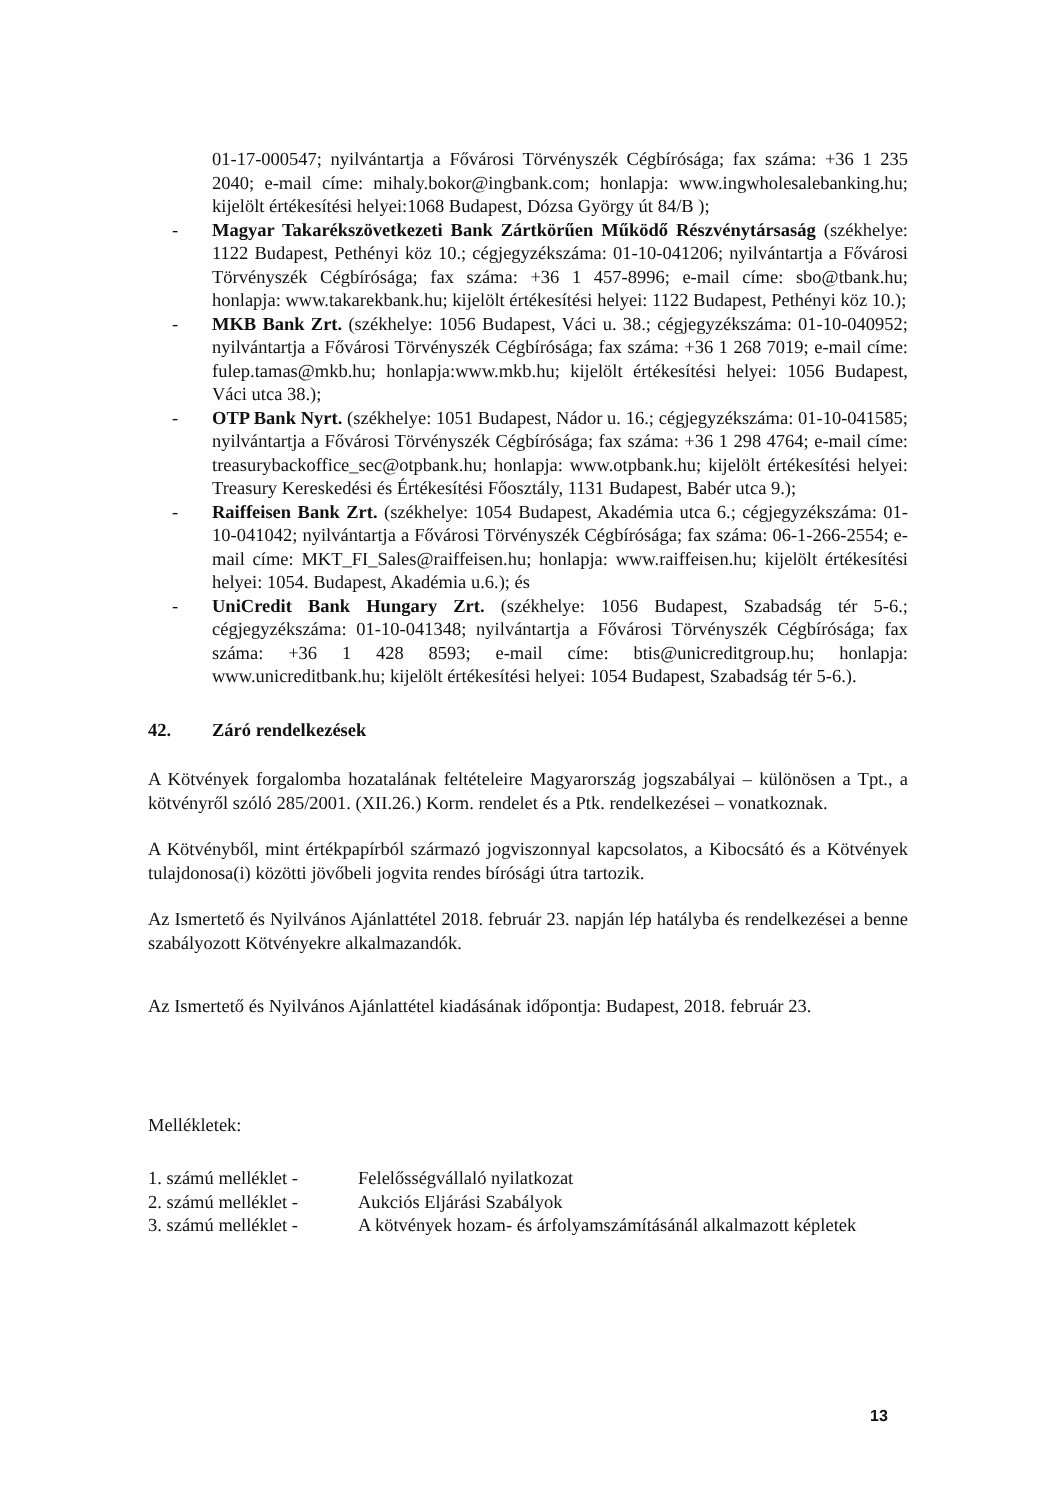01-17-000547; nyilvántartja a Fővárosi Törvényszék Cégbírósága; fax száma: +36 1 235 2040; e-mail címe: mihaly.bokor@ingbank.com; honlapja: www.ingwholesalebanking.hu; kijelölt értékesítési helyei:1068 Budapest, Dózsa György út 84/B );
- Magyar Takarékszövetkezeti Bank Zártkörűen Működő Részvénytársaság (székhelye: 1122 Budapest, Pethényi köz 10.; cégjegyzékszáma: 01-10-041206; nyilvántartja a Fővárosi Törvényszék Cégbírósága; fax száma: +36 1 457-8996; e-mail címe: sbo@tbank.hu; honlapja: www.takarekbank.hu; kijelölt értékesítési helyei: 1122 Budapest, Pethényi köz 10.);
- MKB Bank Zrt. (székhelye: 1056 Budapest, Váci u. 38.; cégjegyzékszáma: 01-10-040952; nyilvántartja a Fővárosi Törvényszék Cégbírósága; fax száma: +36 1 268 7019; e-mail címe: fulep.tamas@mkb.hu; honlapja:www.mkb.hu; kijelölt értékesítési helyei: 1056 Budapest, Váci utca 38.);
- OTP Bank Nyrt. (székhelye: 1051 Budapest, Nádor u. 16.; cégjegyzékszáma: 01-10-041585; nyilvántartja a Fővárosi Törvényszék Cégbírósága; fax száma: +36 1 298 4764; e-mail címe: treasurybackoffice_sec@otpbank.hu; honlapja: www.otpbank.hu; kijelölt értékesítési helyei: Treasury Kereskedési és Értékesítési Főosztály, 1131 Budapest, Babér utca 9.);
- Raiffeisen Bank Zrt. (székhelye: 1054 Budapest, Akadémia utca 6.; cégjegyzékszáma: 01-10-041042; nyilvántartja a Fővárosi Törvényszék Cégbírósága; fax száma: 06-1-266-2554; e-mail címe: MKT_FI_Sales@raiffeisen.hu; honlapja: www.raiffeisen.hu; kijelölt értékesítési helyei: 1054. Budapest, Akadémia u.6.); és
- UniCredit Bank Hungary Zrt. (székhelye: 1056 Budapest, Szabadság tér 5-6.; cégjegyzékszáma: 01-10-041348; nyilvántartja a Fővárosi Törvényszék Cégbírósága; fax száma: +36 1 428 8593; e-mail címe: btis@unicreditgroup.hu; honlapja: www.unicreditbank.hu; kijelölt értékesítési helyei: 1054 Budapest, Szabadság tér 5-6.).
42. Záró rendelkezések
A Kötvények forgalomba hozatalának feltételeire Magyarország jogszabályai – különösen a Tpt., a kötvényről szóló 285/2001. (XII.26.) Korm. rendelet és a Ptk. rendelkezései – vonatkoznak.
A Kötvényből, mint értékpapírból származó jogviszonnyal kapcsolatos, a Kibocsátó és a Kötvények tulajdonosa(i) közötti jövőbeli jogvita rendes bírósági útra tartozik.
Az Ismertető és Nyilvános Ajánlattétel 2018. február 23. napján lép hatályba és rendelkezései a benne szabályozott Kötvényekre alkalmazandók.
Az Ismertető és Nyilvános Ajánlattétel kiadásának időpontja: Budapest, 2018. február 23.
Mellékletek:
| 1. számú melléklet - | Felelősségvállaló nyilatkozat |
| 2. számú melléklet - | Aukciós Eljárási Szabályok |
| 3. számú melléklet - | A kötvények hozam- és árfolyamszámításánál alkalmazott képletek |
13